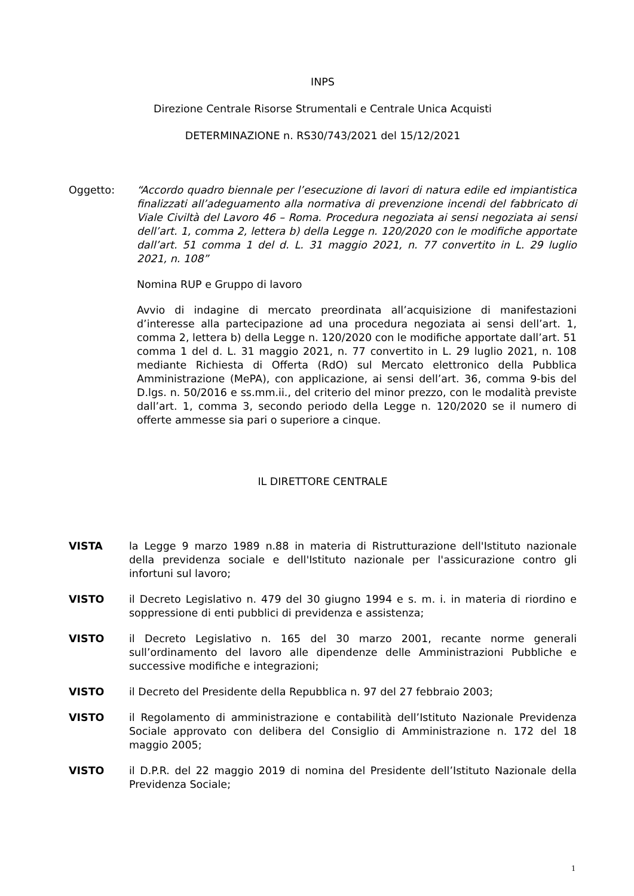INPS
Direzione Centrale Risorse Strumentali e Centrale Unica Acquisti
DETERMINAZIONE n. RS30/743/2021 del 15/12/2021
Oggetto: “Accordo quadro biennale per l’esecuzione di lavori di natura edile ed impiantistica finalizzati all’adeguamento alla normativa di prevenzione incendi del fabbricato di Viale Civiltà del Lavoro 46 – Roma. Procedura negoziata ai sensi negoziata ai sensi dell’art. 1, comma 2, lettera b) della Legge n. 120/2020 con le modifiche apportate dall’art. 51 comma 1 del d. L. 31 maggio 2021, n. 77 convertito in L. 29 luglio 2021, n. 108”
Nomina RUP e Gruppo di lavoro
Avvio di indagine di mercato preordinata all’acquisizione di manifestazioni d’interesse alla partecipazione ad una procedura negoziata ai sensi dell’art. 1, comma 2, lettera b) della Legge n. 120/2020 con le modifiche apportate dall’art. 51 comma 1 del d. L. 31 maggio 2021, n. 77 convertito in L. 29 luglio 2021, n. 108 mediante Richiesta di Offerta (RdO) sul Mercato elettronico della Pubblica Amministrazione (MePA), con applicazione, ai sensi dell’art. 36, comma 9-bis del D.lgs. n. 50/2016 e ss.mm.ii., del criterio del minor prezzo, con le modalità previste dall’art. 1, comma 3, secondo periodo della Legge n. 120/2020 se il numero di offerte ammesse sia pari o superiore a cinque.
IL DIRETTORE CENTRALE
VISTA la Legge 9 marzo 1989 n.88 in materia di Ristrutturazione dell'Istituto nazionale della previdenza sociale e dell'Istituto nazionale per l'assicurazione contro gli infortuni sul lavoro;
VISTO il Decreto Legislativo n. 479 del 30 giugno 1994 e s. m. i. in materia di riordino e soppressione di enti pubblici di previdenza e assistenza;
VISTO il Decreto Legislativo n. 165 del 30 marzo 2001, recante norme generali sull’ordinamento del lavoro alle dipendenze delle Amministrazioni Pubbliche e successive modifiche e integrazioni;
VISTO il Decreto del Presidente della Repubblica n. 97 del 27 febbraio 2003;
VISTO il Regolamento di amministrazione e contabilità dell’Istituto Nazionale Previdenza Sociale approvato con delibera del Consiglio di Amministrazione n. 172 del 18 maggio 2005;
VISTO il D.P.R. del 22 maggio 2019 di nomina del Presidente dell’Istituto Nazionale della Previdenza Sociale;
1